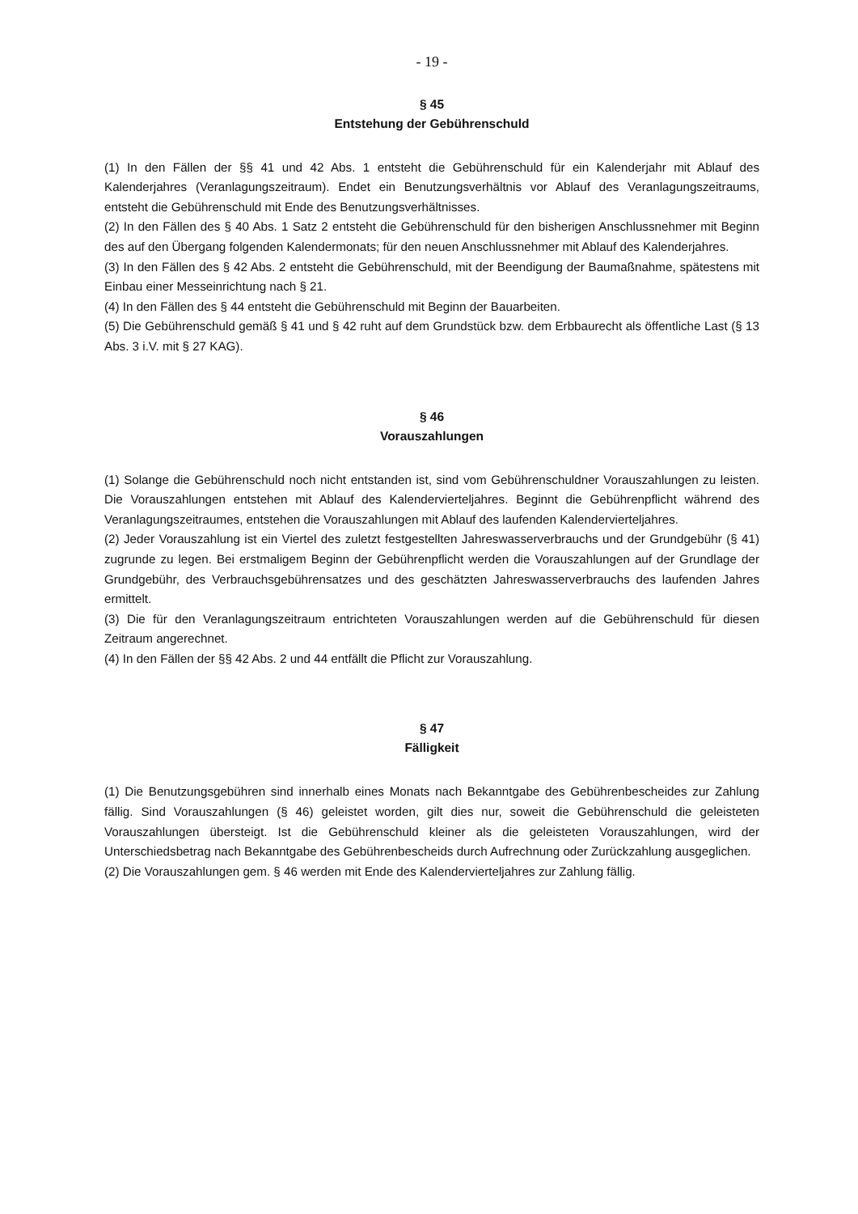- 19 -
§ 45
Entstehung der Gebührenschuld
(1) In den Fällen der §§ 41 und 42 Abs. 1 entsteht die Gebührenschuld für ein Kalenderjahr mit Ablauf des Kalenderjahres (Veranlagungszeitraum). Endet ein Benutzungsverhältnis vor Ablauf des Veranlagungszeitraums, entsteht die Gebührenschuld mit Ende des Benutzungsverhältnisses.
(2) In den Fällen des § 40 Abs. 1 Satz 2 entsteht die Gebührenschuld für den bisherigen Anschlussnehmer mit Beginn des auf den Übergang folgenden Kalendermonats; für den neuen Anschlussnehmer mit Ablauf des Kalenderjahres.
(3) In den Fällen des § 42 Abs. 2 entsteht die Gebührenschuld, mit der Beendigung der Baumaßnahme, spätestens mit Einbau einer Messeinrichtung nach § 21.
(4) In den Fällen des § 44 entsteht die Gebührenschuld mit Beginn der Bauarbeiten.
(5) Die Gebührenschuld gemäß § 41 und § 42 ruht auf dem Grundstück bzw. dem Erbbaurecht als öffentliche Last (§ 13 Abs. 3 i.V. mit § 27 KAG).
§ 46
Vorauszahlungen
(1) Solange die Gebührenschuld noch nicht entstanden ist, sind vom Gebührenschuldner Vorauszahlungen zu leisten. Die Vorauszahlungen entstehen mit Ablauf des Kalendervierteljahres. Beginnt die Gebührenpflicht während des Veranlagungszeitraumes, entstehen die Vorauszahlungen mit Ablauf des laufenden Kalendervierteljahres.
(2) Jeder Vorauszahlung ist ein Viertel des zuletzt festgestellten Jahreswasserverbrauchs und der Grundgebühr (§ 41) zugrunde zu legen. Bei erstmaligem Beginn der Gebührenpflicht werden die Vorauszahlungen auf der Grundlage der Grundgebühr, des Verbrauchsgebührensatzes und des geschätzten Jahreswasserverbrauchs des laufenden Jahres ermittelt.
(3) Die für den Veranlagungszeitraum entrichteten Vorauszahlungen werden auf die Gebührenschuld für diesen Zeitraum angerechnet.
(4) In den Fällen der §§ 42 Abs. 2 und 44 entfällt die Pflicht zur Vorauszahlung.
§ 47
Fälligkeit
(1) Die Benutzungsgebühren sind innerhalb eines Monats nach Bekanntgabe des Gebührenbescheides zur Zahlung fällig. Sind Vorauszahlungen (§ 46) geleistet worden, gilt dies nur, soweit die Gebührenschuld die geleisteten Vorauszahlungen übersteigt. Ist die Gebührenschuld kleiner als die geleisteten Vorauszahlungen, wird der Unterschiedsbetrag nach Bekanntgabe des Gebührenbescheids durch Aufrechnung oder Zurückzahlung ausgeglichen.
(2) Die Vorauszahlungen gem. § 46 werden mit Ende des Kalendervierteljahres zur Zahlung fällig.